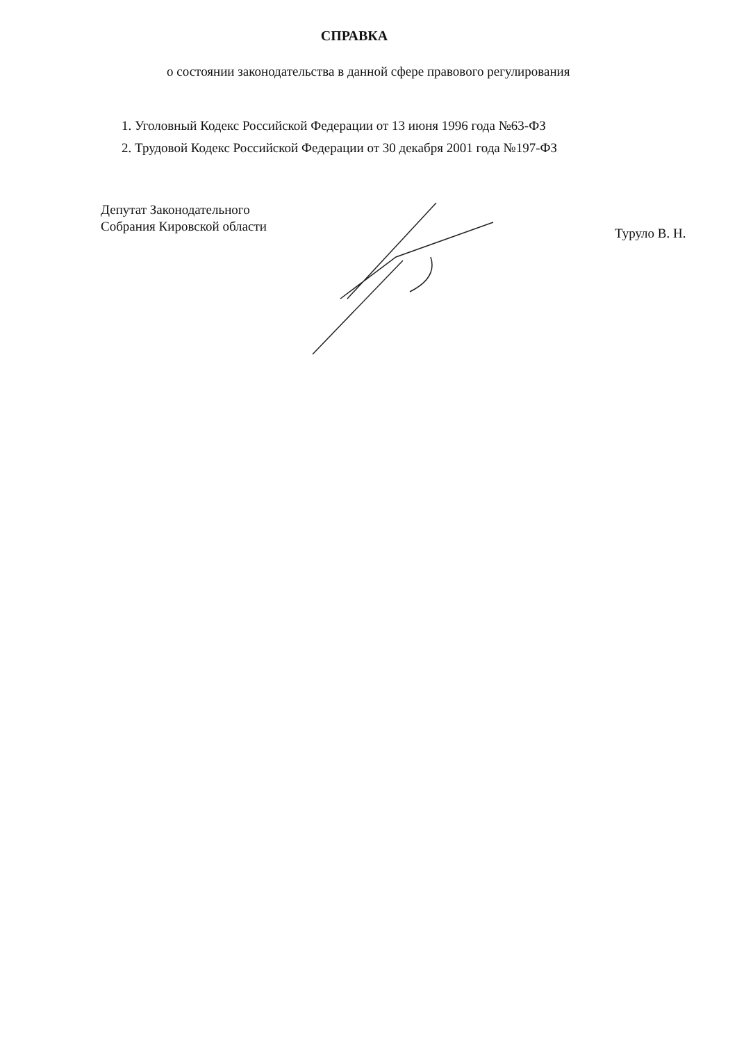СПРАВКА
о состоянии законодательства в данной сфере правового регулирования
1. Уголовный Кодекс Российской Федерации от 13 июня 1996 года №63-ФЗ
2. Трудовой Кодекс Российской Федерации от 30 декабря 2001 года №197-ФЗ
Депутат Законодательного
Собрания Кировской области
Туруло В. Н.